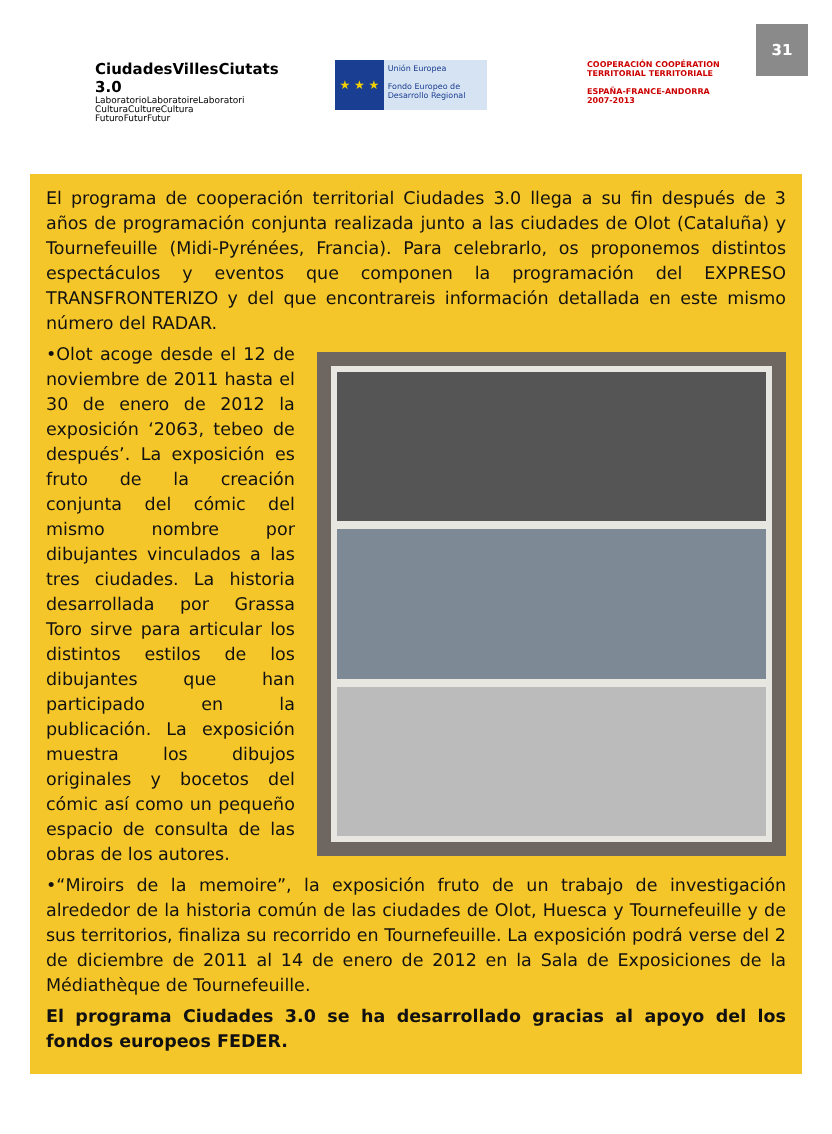31
CiudadesVillesCiutats 3.0
LaboratorioLaboratoireLaboratori
CulturaCultureCultura
FuturoFuturFutur
★ ★ ★
Unión Europea
Fondo Europeo de Desarrollo Regional
COOPERACIÓN COOPÉRATION TERRITORIAL TERRITORIALE
ESPAÑA-FRANCE-ANDORRA
2007-2013
El programa de cooperación territorial Ciudades 3.0 llega a su fin después de 3 años de programación conjunta realizada junto a las ciudades de Olot (Cataluña) y Tournefeuille (Midi-Pyrénées, Francia). Para celebrarlo, os proponemos distintos espectáculos y eventos que componen la programación del EXPRESO TRANSFRONTERIZO y del que encontrareis información detallada en este mismo número del RADAR.
•Olot acoge desde el 12 de noviembre de 2011 hasta el 30 de enero de 2012 la exposición ‘2063, tebeo de después’. La exposición es fruto de la creación conjunta del cómic del mismo nombre por dibujantes vinculados a las tres ciudades. La historia desarrollada por Grassa Toro sirve para articular los distintos estilos de los dibujantes que han participado en la publicación. La exposición muestra los dibujos originales y bocetos del cómic así como un pequeño espacio de consulta de las obras de los autores.
•“Miroirs de la memoire”, la exposición fruto de un trabajo de investigación alrededor de la historia común de las ciudades de Olot, Huesca y Tournefeuille y de sus territorios, finaliza su recorrido en Tournefeuille. La exposición podrá verse del 2 de diciembre de 2011 al 14 de enero de 2012 en la Sala de Exposiciones de la Médiathèque de Tournefeuille.
El programa Ciudades 3.0 se ha desarrollado gracias al apoyo del los fondos europeos FEDER.